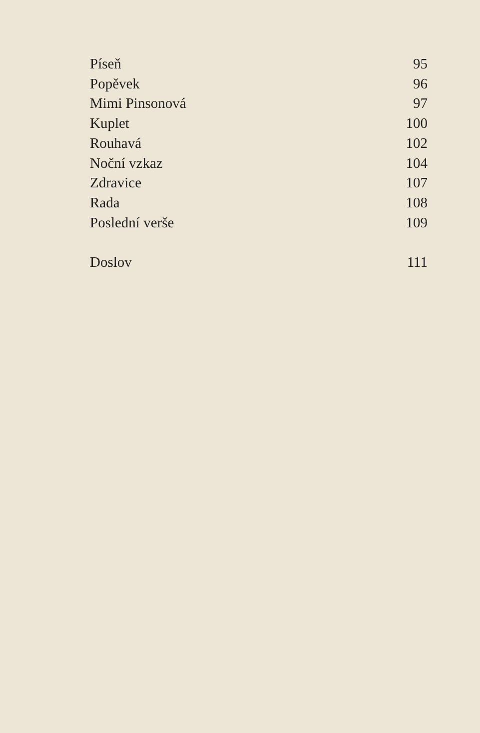Píseň 95
Popěvek 96
Mimi Pinsonová 97
Kuplet 100
Rouhavá 102
Noční vzkaz 104
Zdravice 107
Rada 108
Poslední verše 109
Doslov 111